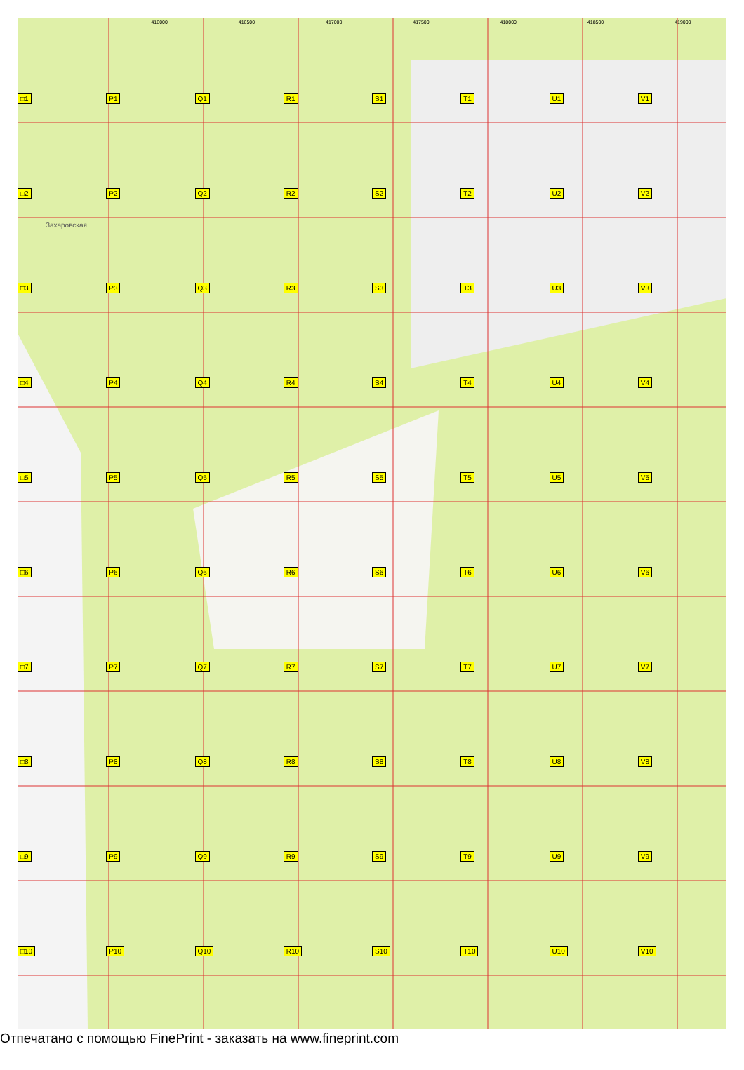416000 416500 417000 417500 418000 418500 419000
Захаровская
□1
P1
Q1
R1
S1
T1
U1
V1
□2
P2
Q2
R2
S2
T2
U2
V2
□3
P3
Q3
R3
S3
T3
U3
V3
□4
P4
Q4
R4
S4
T4
U4
V4
□5
P5
Q5
R5
S5
T5
U5
V5
□6
P6
Q6
R6
S6
T6
U6
V6
□7
P7
Q7
R7
S7
T7
U7
V7
□8
P8
Q8
R8
S8
T8
U8
V8
□9
P9
Q9
R9
S9
T9
U9
V9
□10
P10
Q10
R10
S10
T10
U10
V10
Отпечатано с помощью FinePrint - заказать на www.fineprint.com